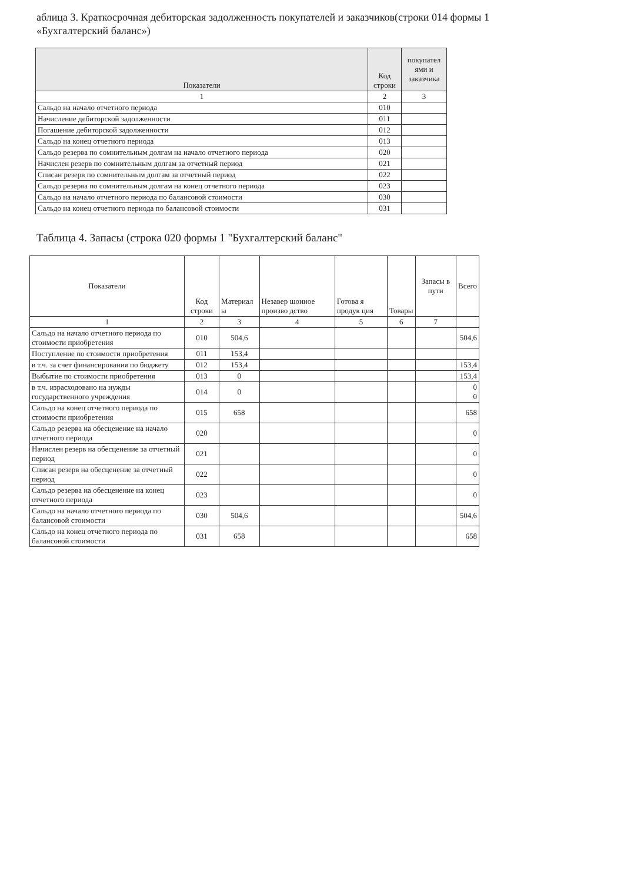аблица 3. Краткосрочная дебиторская задолженность покупателей и заказчиков(строки 014 формы 1 «Бухгалтерский баланс»)
| Показатели | Код строки | покупател ями и заказчика |
| --- | --- | --- |
| 1 | 2 | 3 |
| Сальдо на начало отчетного периода | 010 | |
| Начисление дебиторской задолженности | 011 | |
| Погашение дебиторской задолженности | 012 | |
| Сальдо на конец отчетного периода | 013 | |
| Сальдо резерва по сомнительным долгам на начало отчетного периода | 020 | |
| Начислен резерв по сомнительным долгам за отчетный период | 021 | |
| Списан резерв по сомнительным долгам за отчетный период | 022 | |
| Сальдо резерва по сомнительным долгам на конец отчетного периода | 023 | |
| Сальдо на начало отчетного периода по балансовой стоимости | 030 | |
| Сальдо на конец отчетного периода по балансовой стоимости | 031 | |
Таблица 4. Запасы (строка 020 формы 1 "Бухгалтерский баланс"
| Показатели | Код строки | Материал ы | Незавер шонное произво дство | Готова я продук ция | Товары | Запасы в пути | Всего |
| 1 | 2 | 3 | 4 | 5 | 6 | 7 | |
| Сальдо на начало отчетного периода по стоимости приобретения | 010 | 504,6 | | | | | 504,6 |
| Поступление по стоимости приобретения | 011 | 153,4 | | | | | |
| в т.ч. за счет финансирования по бюджету | 012 | 153,4 | | | | | 153,4 |
| Выбытие по стоимости приобретения | 013 | 0 | | | | | 153,4 |
| в т.ч. израсходовано на нужды государственного учреждения | 014 | 0 | | | | | 0 0 |
| Сальдо на конец отчетного периода по стоимости приобретения | 015 | 658 | | | | | 658 |
| Сальдо резерва на обесценение на начало отчетного периода | 020 | | | | | | 0 |
| Начислен резерв на обесценение за отчетный период | 021 | | | | | | 0 |
| Списан резерв на обесценение за отчетный период | 022 | | | | | | 0 |
| Сальдо резерва на обесценение на конец отчетного периода | 023 | | | | | | 0 |
| Сальдо на начало отчетного периода по балансовой стоимости | 030 | 504,6 | | | | | 504,6 |
| Сальдо на конец отчетного периода по балансовой стоимости | 031 | 658 | | | | | 658 |